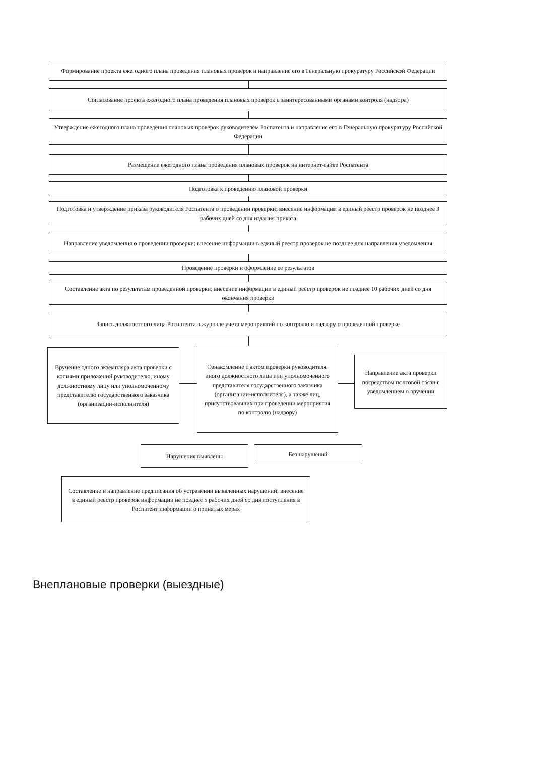Формирование проекта ежегодного плана проведения плановых проверок и направление его в Генеральную прокуратуру Российской Федерации
Согласование проекта ежегодного плана проведения плановых проверок с заинтересованными органами контроля (надзора)
Утверждение ежегодного плана проведения плановых проверок руководителем Роспатента и направление его в Генеральную прокуратуру Российской Федерации
Размещение ежегодного плана проведения плановых проверок на интернет-сайте Роспатента
Подготовка к проведению плановой проверки
Подготовка и утверждение приказа руководителя Роспатента о проведении проверки; внесение информации в единый реестр проверок не позднее 3 рабочих дней со дня издания приказа
Направление уведомления о проведении проверки; внесение информации в единый реестр проверок не позднее дня направления уведомления
Проведение проверки и оформление ее результатов
Составление акта по результатам проведенной проверки; внесение информации в единый реестр проверок не позднее 10 рабочих дней со дня окончания проверки
Запись должностного лица Роспатента в журнале учета мероприятий по контролю и надзору о проведенной проверке
Вручение одного экземпляра акта проверки с копиями приложений руководителю, иному должностному лицу или уполномоченному представителю государственного заказчика (организации-исполнителя)
Ознакомление с актом проверки руководителя, иного должностного лица или уполномоченного представителя государственного заказчика (организации-исполнителя), а также лиц, присутствовавших при проведении мероприятия по контролю (надзору)
Направление акта проверки посредством почтовой связи с уведомлением о вручении
Нарушения выявлены
Без нарушений
Составление и направление предписания об устранении выявленных нарушений; внесение в единый реестр проверок информации не позднее 5 рабочих дней со дня поступления в Роспатент информации о принятых мерах
Внеплановые проверки (выездные)